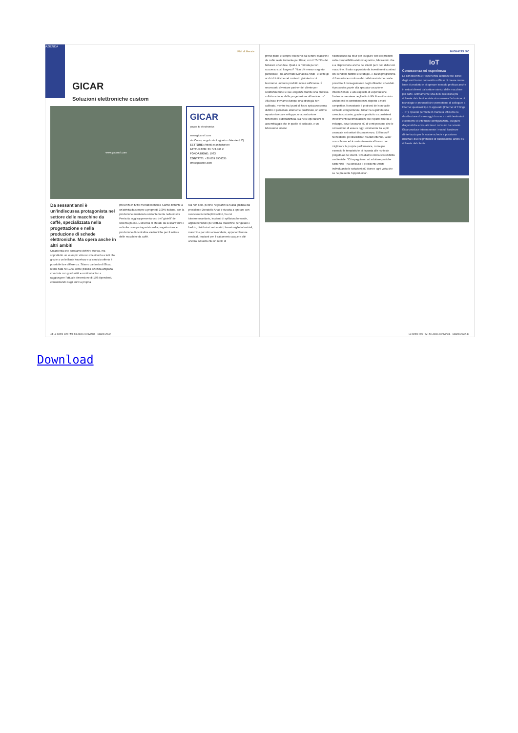AZIENDA
PMI di Merate
GICAR
Soluzioni elettroniche custom
www.gicarsrl.com
GICAR
power to electronics
www.gicarsrl.com
via Como, angolo via Laghetto - Merate (LC)
SETTORE: Attività manifatturiere
FATTURATO: 36.773.468 €
FONDAZIONE: 1963
CONTATTI: +39 039 9906035
info@gicarsrl.com
Da sessant'anni è un'indiscussa protagonista nel settore delle macchine da caffè, specializzata nella progettazione e nella produzione di schede elettroniche. Ma opera anche in altri ambiti
Un'azienda che possiamo definire storica, ma soprattutto un esempio virtuoso che ricorda a tutti che grazie a un brillante knowhow e al servizio offerto è possibile fare differenza. Stiamo parlando di Gicar, realtà nata nel 1963 come piccola azienda artigiana, cresciuta con gradualità e continuità fino a raggiungere l'attuale dimensione di 150 dipendenti, consolidando negli anni la propria
presenza in tutti i mercati mondiali. Siamo di fronte a un'attività da sempre a proprietà 100% italiana, con la produzione mantenuta costantemente nella nostra Penisola: oggi rappresenta uno dei "gioielli" del sistema paese. L'azienda di Merate da sessant'anni è un'indiscussa protagonista nella progettazione e produzione di centraline elettroniche per il settore delle macchine da caffè.
Ma non solo, perché negli anni la realtà guidata dal presidente Donatella Arlati è riuscita a operare con successo in molteplici settori, fra cui idrotermosanitario, impianti di spillatura bevande, apparecchiature per cottura, macchine per gelato e freddo, distributori automatici, lavastoviglie industriali, macchine per stiro e lavanderia, apparecchiature medicali, impianti per il trattamento acque e altri ancora. Attualmente un ruolo di
44 Le prime 500 PMI di Lecco e provincia - Bilanci 2022
BUSINESS 500
primo piano è sempre ricoperto dal settore macchine da caffè: resta trainante per Gicar, con il 70-72% del fatturato aziendale. Qual è la formula per un successo così longevo? "Non c'è nessun segreto particolare - ha affermato Donatella Artati - è sotto gli occhi di tutti che nel contesto globale in cui lavoriamo un buon prodotto non è sufficiente. È necessario diventare partner del cliente per soddisfare tutte le sue esigenze tramite una proficua collaborazione, dalla progettazione all'assistenza". Alla base troviamo dunque una strategia ben calibrata, mentre tra i punti di forza spiccano senza dubbio il personale altamente qualificato, un ottimo reparto ricerca e sviluppo, una produzione fortemente automatizzata, sia nelle operazioni di assemblaggio che in quelle di collaudo, e un laboratorio interno
riconosciuto dal Miur per eseguire test dei prodotti sulla compatibilità elettromagnetica, laboratorio che è a disposizione anche dei clienti per i test delle loro macchine. Il tutto supportato da investimenti continui che rendono fattibili le strategie, e da un programma di formazione continua dei collaboratori che rende possibile il conseguimento degli obbiettivi aziendali. A proposito grazie alla spiccata vocazione internazionale e alla capacità di esportazione, l'azienda meratese negli ultimi difficili anni ha visto andamenti in controtendenza rispetto a molti competitor. Nonostante il protrarsi del non facile contesto congiunturale, Gicar ha registrato una crescita costante, grazie soprattutto a consistenti investimenti sull'innovazione nel reparto ricerca e sviluppo, dove lavorano più di venti persone che le consentono di essere oggi un'azienda fra le più avanzate nei settori di competenza. E il futuro? Nonostante gli straordinari risultati ottenuti, Gicar non si ferma ed è costantemente al lavoro per migliorare le proprie performance, come per esempio le tempistiche di risposta alle richieste progettuali dei clienti. Chiudiamo con la sostenibilità ambientale: "Ci impegniamo ad adottare pratiche sostenibili - ha concluso il presidente Artati - individuando le soluzioni più idonee ogni volta che se ne presenta l'opportunità".
IoT
Conoscenza ed esperienza
La conoscenza e l'esperienza acquisite nel corso degli anni hanno consentito a Gicar di creare nuove linee di prodotto e di operare in modo proficuo anche in settori diversi dal settore storico delle macchine per caffè. Ultimamente una delle necessità più richieste dai clienti è stata sicuramente l'adozione di tecnologie e protocolli che permettono di collegare a Internet qualsiasi tipo di apparato (Internet of Things - IoT). Questo permette in maniera efficiente la distribuzione di messaggi da uno a molti destinatari e consente di effettuare configurazioni, eseguire diagnostiche e visualizzare i consumi da remoto. Gicar produce internamente i moduli hardware d'interfaccia per le nostre schede e possiamo utilizzare diversi protocolli di trasmissione anche su richiesta del cliente.
Le prime 500 PMI di Lecco e provincia - Bilanci 2022 45
Download